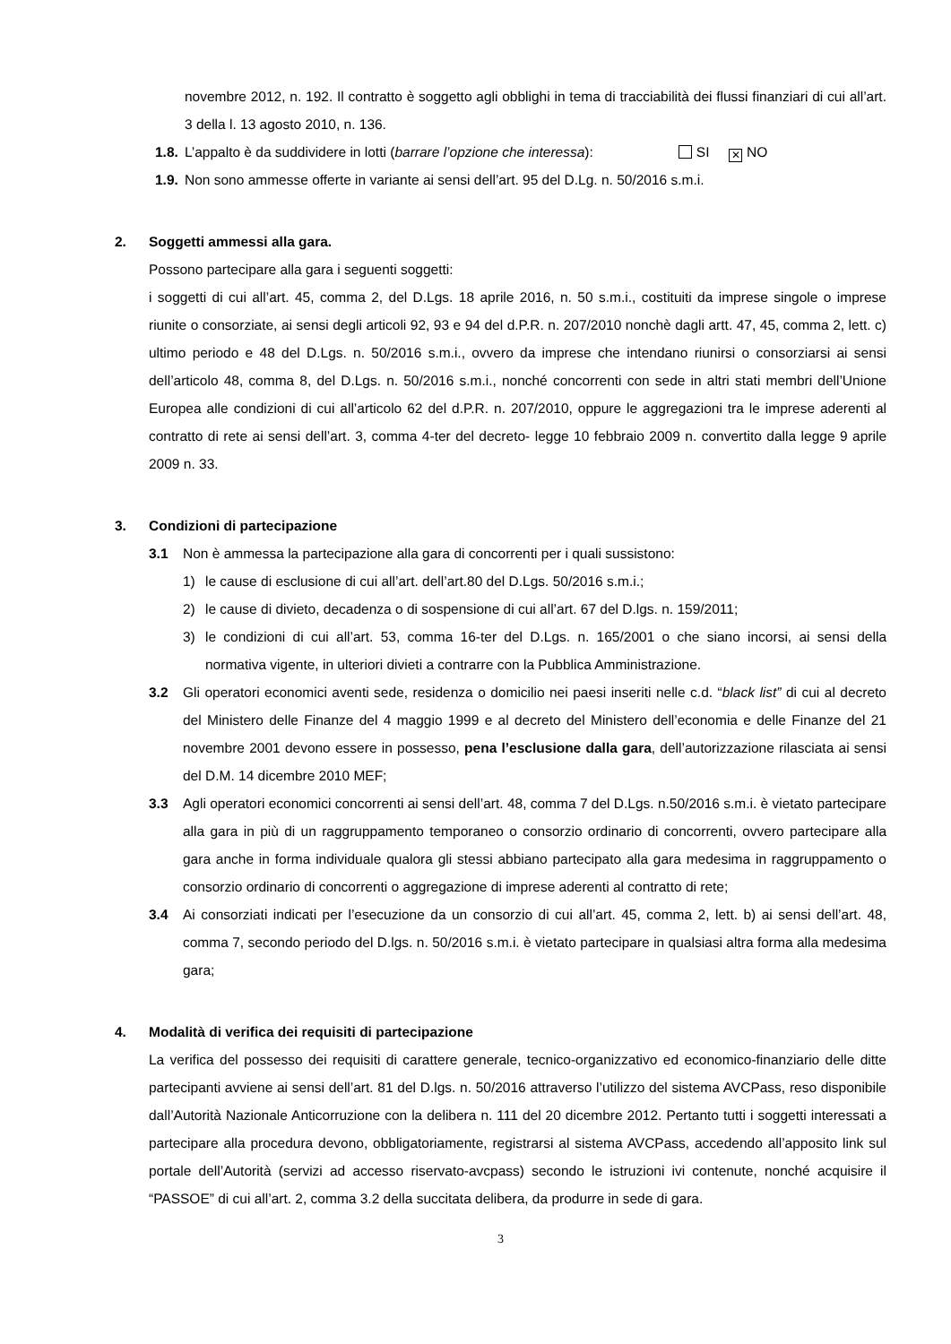novembre 2012, n. 192. Il contratto è soggetto agli obblighi in tema di tracciabilità dei flussi finanziari di cui all’art. 3 della l. 13 agosto 2010, n. 136.
1.8. L’appalto è da suddividere in lotti (barrare l’opzione che interessa): SI ✕ NO
1.9. Non sono ammesse offerte in variante ai sensi dell’art. 95 del D.Lg. n. 50/2016 s.m.i.
2. Soggetti ammessi alla gara.
Possono partecipare alla gara i seguenti soggetti:
i soggetti di cui all’art. 45, comma 2, del D.Lgs. 18 aprile 2016, n. 50 s.m.i., costituiti da imprese singole o imprese riunite o consorziate, ai sensi degli articoli 92, 93 e 94 del d.P.R. n. 207/2010 nonchè dagli artt. 47, 45, comma 2, lett. c) ultimo periodo e 48 del D.Lgs. n. 50/2016 s.m.i., ovvero da imprese che intendano riunirsi o consorziarsi ai sensi dell’articolo 48, comma 8, del D.Lgs. n. 50/2016 s.m.i., nonché concorrenti con sede in altri stati membri dell’Unione Europea alle condizioni di cui all’articolo 62 del d.P.R. n. 207/2010, oppure le aggregazioni tra le imprese aderenti al contratto di rete ai sensi dell’art. 3, comma 4-ter del decreto- legge 10 febbraio 2009 n. convertito dalla legge 9 aprile 2009 n. 33.
3. Condizioni di partecipazione
3.1 Non è ammessa la partecipazione alla gara di concorrenti per i quali sussistono:
1) le cause di esclusione di cui all’art. dell’art.80 del D.Lgs. 50/2016 s.m.i.;
2) le cause di divieto, decadenza o di sospensione di cui all’art. 67 del D.lgs. n. 159/2011;
3) le condizioni di cui all’art. 53, comma 16-ter del D.Lgs. n. 165/2001 o che siano incorsi, ai sensi della normativa vigente, in ulteriori divieti a contrarre con la Pubblica Amministrazione.
3.2 Gli operatori economici aventi sede, residenza o domicilio nei paesi inseriti nelle c.d. “black list” di cui al decreto del Ministero delle Finanze del 4 maggio 1999 e al decreto del Ministero dell’economia e delle Finanze del 21 novembre 2001 devono essere in possesso, pena l’esclusione dalla gara, dell’autorizzazione rilasciata ai sensi del D.M. 14 dicembre 2010 MEF;
3.3 Agli operatori economici concorrenti ai sensi dell’art. 48, comma 7 del D.Lgs. n.50/2016 s.m.i. è vietato partecipare alla gara in più di un raggruppamento temporaneo o consorzio ordinario di concorrenti, ovvero partecipare alla gara anche in forma individuale qualora gli stessi abbiano partecipato alla gara medesima in raggruppamento o consorzio ordinario di concorrenti o aggregazione di imprese aderenti al contratto di rete;
3.4 Ai consorziati indicati per l’esecuzione da un consorzio di cui all’art. 45, comma 2, lett. b) ai sensi dell’art. 48, comma 7, secondo periodo del D.lgs. n. 50/2016 s.m.i. è vietato partecipare in qualsiasi altra forma alla medesima gara;
4. Modalità di verifica dei requisiti di partecipazione
La verifica del possesso dei requisiti di carattere generale, tecnico-organizzativo ed economico-finanziario delle ditte partecipanti avviene ai sensi dell’art. 81 del D.lgs. n. 50/2016 attraverso l’utilizzo del sistema AVCPass, reso disponibile dall’Autorità Nazionale Anticorruzione con la delibera n. 111 del 20 dicembre 2012. Pertanto tutti i soggetti interessati a partecipare alla procedura devono, obbligatoriamente, registrarsi al sistema AVCPass, accedendo all’apposito link sul portale dell’Autorità (servizi ad accesso riservato-avcpass) secondo le istruzioni ivi contenute, nonché acquisire il “PASSOE” di cui all’art. 2, comma 3.2 della succitata delibera, da produrre in sede di gara.
3